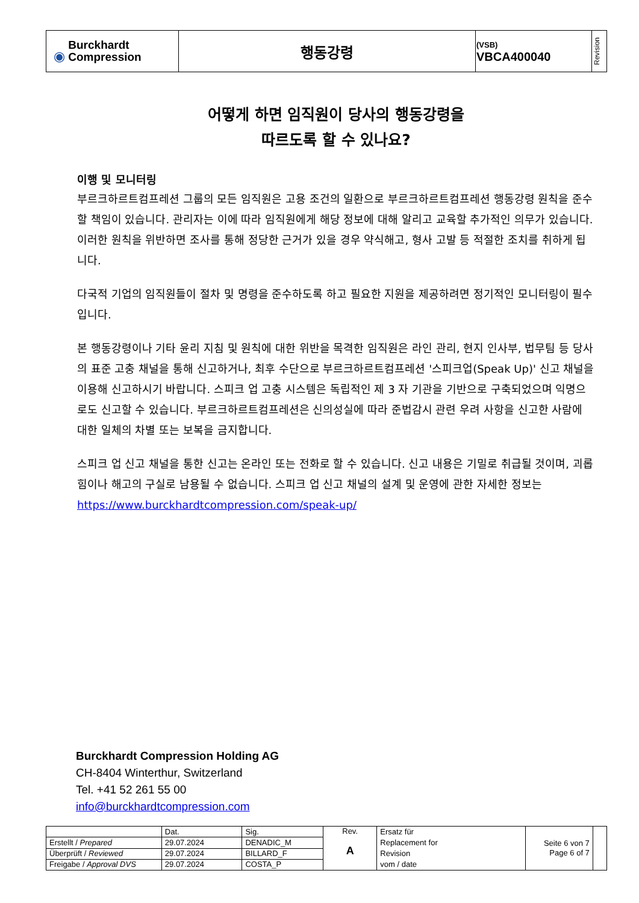| ◉ Burckhardt Compression | 행동강령 | (VSB) VBCA400040 | Revision |
어떻게 하면 임직원이 당사의 행동강령을
따르도록 할 수 있나요?
이행 및 모니터링
부르크하르트컴프레션 그룹의 모든 임직원은 고용 조건의 일환으로 부르크하르트컴프레션 행동강령 원칙을 준수할 책임이 있습니다. 관리자는 이에 따라 임직원에게 해당 정보에 대해 알리고 교육할 추가적인 의무가 있습니다. 이러한 원칙을 위반하면 조사를 통해 정당한 근거가 있을 경우 약식해고, 형사 고발 등 적절한 조치를 취하게 됩니다.
다국적 기업의 임직원들이 절차 및 명령을 준수하도록 하고 필요한 지원을 제공하려면 정기적인 모니터링이 필수입니다.
본 행동강령이나 기타 윤리 지침 및 원칙에 대한 위반을 목격한 임직원은 라인 관리, 현지 인사부, 법무팀 등 당사의 표준 고충 채널을 통해 신고하거나, 최후 수단으로 부르크하르트컴프레션 '스피크업(Speak Up)' 신고 채널을 이용해 신고하시기 바랍니다. 스피크 업 고충 시스템은 독립적인 제 3 자 기관을 기반으로 구축되었으며 익명으로도 신고할 수 있습니다. 부르크하르트컴프레션은 신의성실에 따라 준법감시 관련 우려 사항을 신고한 사람에 대한 일체의 차별 또는 보복을 금지합니다.
스피크 업 신고 채널을 통한 신고는 온라인 또는 전화로 할 수 있습니다. 신고 내용은 기밀로 취급될 것이며, 괴롭힘이나 해고의 구실로 남용될 수 없습니다. 스피크 업 신고 채널의 설계 및 운영에 관한 자세한 정보는 https://www.burckhardtcompression.com/speak-up/
Burckhardt Compression Holding AG
CH-8404 Winterthur, Switzerland
Tel. +41 52 261 55 00
info@burckhardtcompression.com
| | Dat. | Sig. | Rev. A | Ersatz für Replacement for Revision vom / date | Seite 6 von 7 Page 6 of 7 | |
| Erstellt / Prepared | 29.07.2024 | DENADIC_M | | | | |
| Überprüft / Reviewed | 29.07.2024 | BILLARD_F | | | | |
| Freigabe / Approval DVS | 29.07.2024 | COSTA_P | | | | |